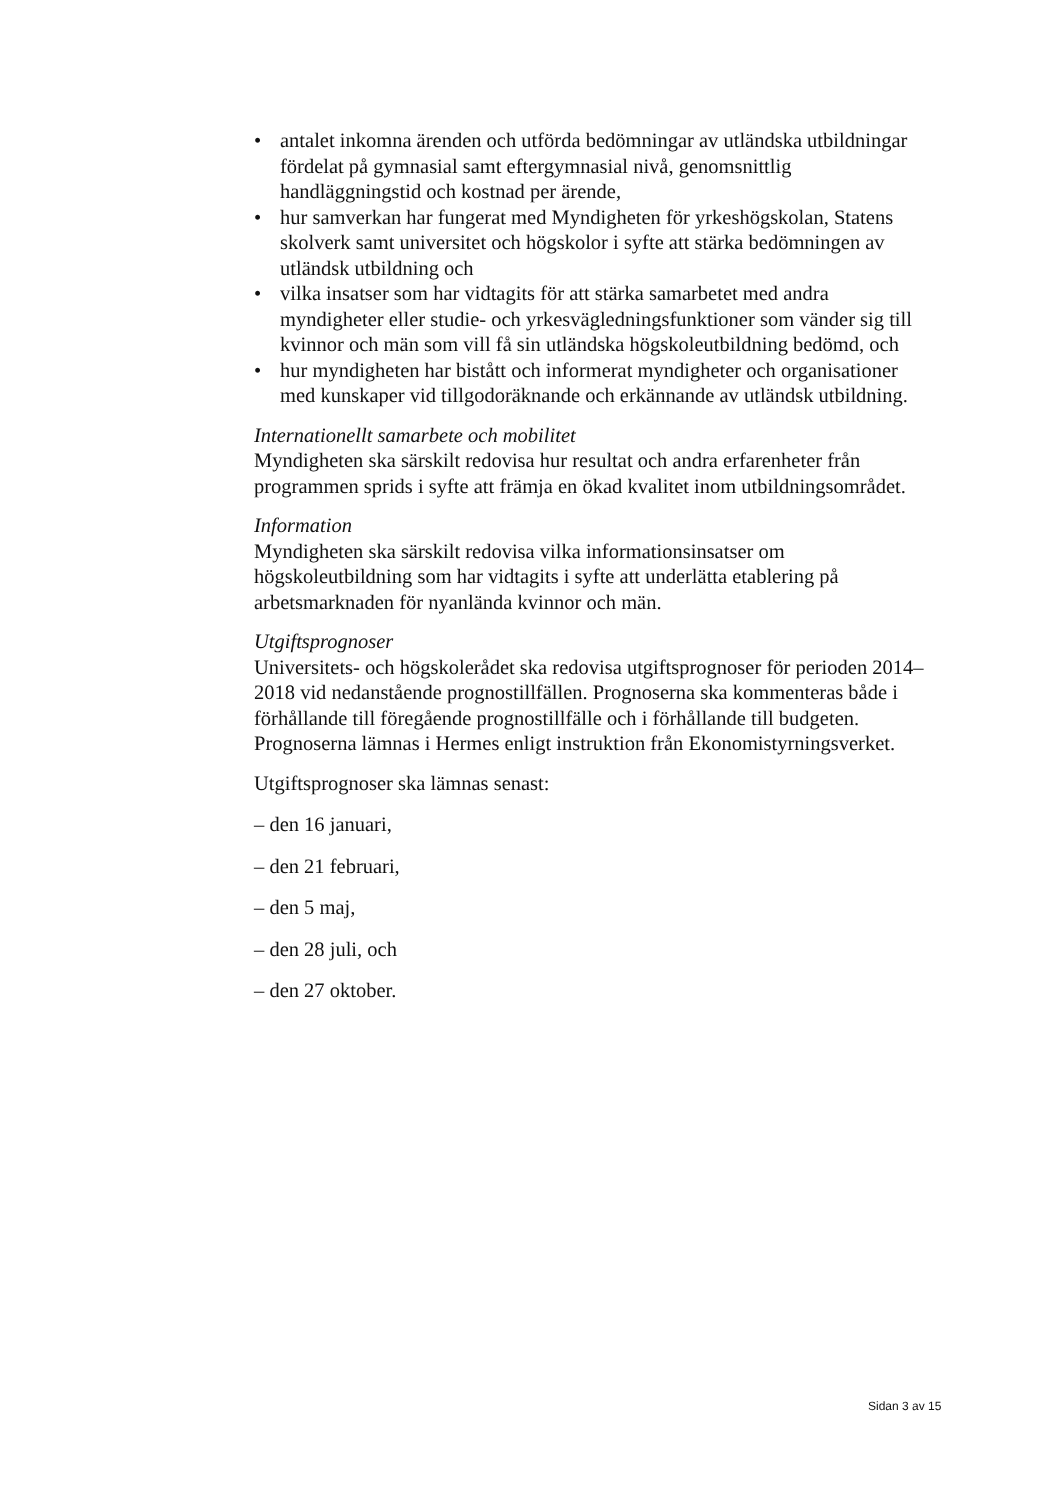• antalet inkomna ärenden och utförda bedömningar av utländska utbildningar fördelat på gymnasial samt eftergymnasial nivå, genomsnittlig handläggningstid och kostnad per ärende,
• hur samverkan har fungerat med Myndigheten för yrkeshögskolan, Statens skolverk samt universitet och högskolor i syfte att stärka bedömningen av utländsk utbildning och
• vilka insatser som har vidtagits för att stärka samarbetet med andra myndigheter eller studie- och yrkesvägledningsfunktioner som vänder sig till kvinnor och män som vill få sin utländska högskoleutbildning bedömd, och
• hur myndigheten har bistått och informerat myndigheter och organisationer med kunskaper vid tillgodoräknande och erkännande av utländsk utbildning.
Internationellt samarbete och mobilitet
Myndigheten ska särskilt redovisa hur resultat och andra erfarenheter från programmen sprids i syfte att främja en ökad kvalitet inom utbildningsområdet.
Information
Myndigheten ska särskilt redovisa vilka informationsinsatser om högskoleutbildning som har vidtagits i syfte att underlätta etablering på arbetsmarknaden för nyanlända kvinnor och män.
Utgiftsprognoser
Universitets- och högskolerådet ska redovisa utgiftsprognoser för perioden 2014–2018 vid nedanstående prognostillfällen. Prognoserna ska kommenteras både i förhållande till föregående prognostillfälle och i förhållande till budgeten. Prognoserna lämnas i Hermes enligt instruktion från Ekonomistyrningsverket.
Utgiftsprognoser ska lämnas senast:
– den 16 januari,
– den 21 februari,
– den 5 maj,
– den 28 juli, och
– den 27 oktober.
Sidan 3 av 15